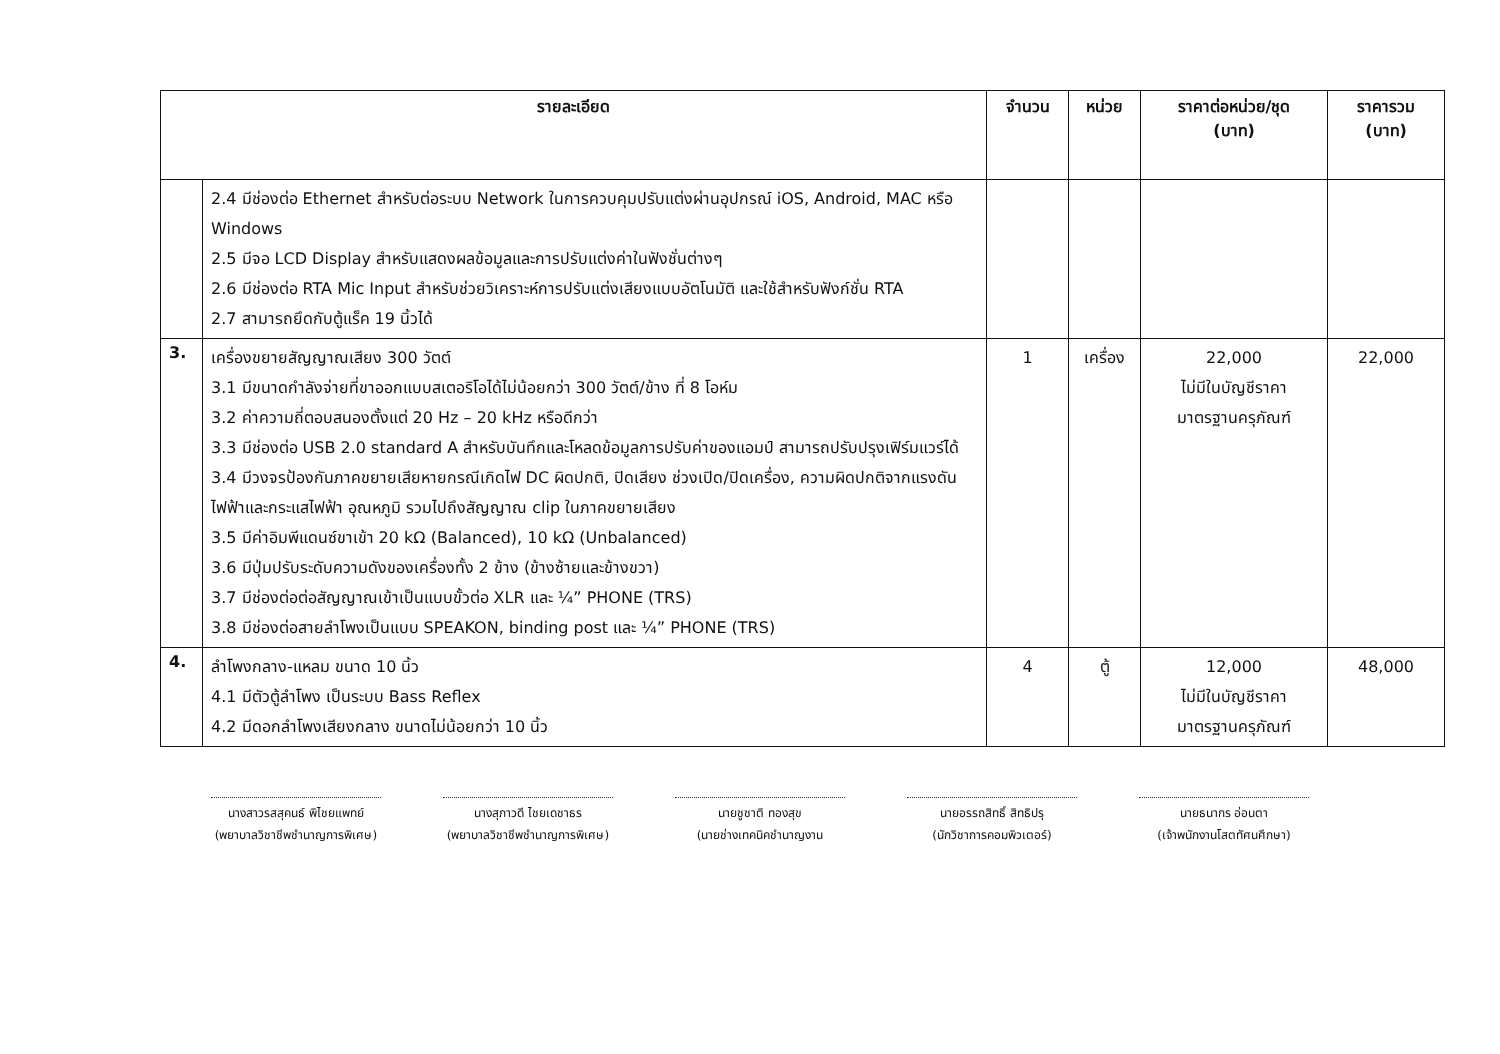| รายละเอียด | | จำนวน | หน่วย | ราคาต่อหน่วย/ชุด (บาท) | ราคารวม (บาท) |
| --- | --- | --- | --- | --- | --- |
| | 2.4 มีช่องต่อ Ethernet สำหรับต่อระบบ Network ในการควบคุมปรับแต่งผ่านอุปกรณ์ iOS, Android, MAC หรือ Windows 2.5 มีจอ LCD Display สำหรับแสดงผลข้อมูลและการปรับแต่งค่าในฟังชั่นต่างๆ 2.6 มีช่องต่อ RTA Mic Input สำหรับช่วยวิเคราะห์การปรับแต่งเสียงแบบอัตโนมัติ และใช้สำหรับฟังก์ชั่น RTA 2.7 สามารถยึดกับตู้แร็ค 19 นิ้วได้ | | | | |
| 3. | เครื่องขยายสัญญาณเสียง 300 วัตต์ 3.1 มีขนาดกำลังจ่ายที่ขาออกแบบสเตอริโอได้ไม่น้อยกว่า 300 วัตต์/ข้าง ที่ 8 โอห์ม 3.2 ค่าความถี่ตอบสนองตั้งแต่ 20 Hz – 20 kHz หรือดีกว่า 3.3 มีช่องต่อ USB 2.0 standard A สำหรับบันทึกและโหลดข้อมูลการปรับค่าของแอมป์ สามารถปรับปรุงเฟิร์มแวร์ได้ 3.4 มีวงจรป้องกันภาคขยายเสียหายกรณีเกิดไฟ DC ผิดปกติ, ปิดเสียง ช่วงเปิด/ปิดเครื่อง, ความผิดปกติจากแรงดันไฟฟ้าและกระแสไฟฟ้า อุณหภูมิ รวมไปถึงสัญญาณ clip ในภาคขยายเสียง 3.5 มีค่าอิมพีแดนซ์ขาเข้า 20 kΩ (Balanced), 10 kΩ (Unbalanced) 3.6 มีปุ่มปรับระดับความดังของเครื่องทั้ง 2 ข้าง (ข้างซ้ายและข้างขวา) 3.7 มีช่องต่อต่อสัญญาณเข้าเป็นแบบขั้วต่อ XLR และ ¼” PHONE (TRS) 3.8 มีช่องต่อสายลำโพงเป็นแบบ SPEAKON, binding post และ ¼” PHONE (TRS) | 1 | เครื่อง | 22,000 ไม่มีในบัญชีราคา มาตรฐานครุภัณฑ์ | 22,000 |
| 4. | ลำโพงกลาง-แหลม ขนาด 10 นิ้ว 4.1 มีตัวตู้ลำโพง เป็นระบบ Bass Reflex 4.2 มีดอกลำโพงเสียงกลาง ขนาดไม่น้อยกว่า 10 นิ้ว | 4 | ตู้ | 12,000 ไม่มีในบัญชีราคา มาตรฐานครุภัณฑ์ | 48,000 |
นางสาวรสสุคนธ์ พิไชยแพทย์
(พยาบาลวิชาชีพชำนาญการพิเศษ)
นางสุภาวดี ไชยเดชาธร
(พยาบาลวิชาชีพชำนาญการพิเศษ)
นายชูชาติ ทองสุข
(นายช่างเทคนิคชำนาญงาน
นายอรรถสิทธิ์ สิทธิปรุ
(นักวิชาการคอมพิวเตอร์)
นายธนากร อ่อนตา
(เจ้าพนักงานโสตทัศนศึกษา)